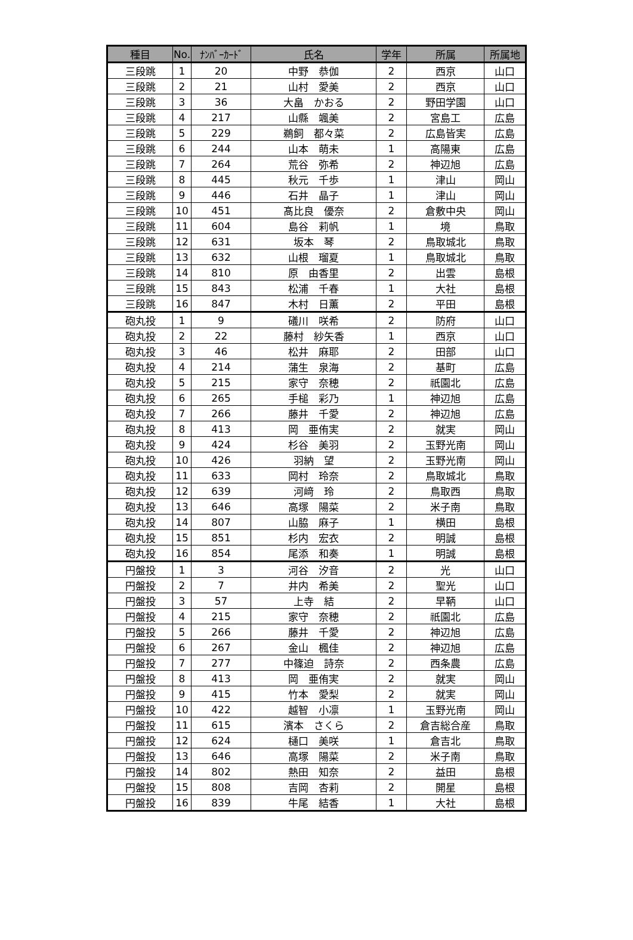| 種目 | No. | ﾅﾝﾊﾞｰｶｰﾄﾞ | 氏名 | 学年 | 所属 | 所属地 |
| --- | --- | --- | --- | --- | --- | --- |
| 三段跳 | 1 | 20 | 中野 恭伽 | 2 | 西京 | 山口 |
| 三段跳 | 2 | 21 | 山村 愛美 | 2 | 西京 | 山口 |
| 三段跳 | 3 | 36 | 大畠 かおる | 2 | 野田学園 | 山口 |
| 三段跳 | 4 | 217 | 山縣 颯美 | 2 | 宮島工 | 広島 |
| 三段跳 | 5 | 229 | 鵜飼 都々菜 | 2 | 広島皆実 | 広島 |
| 三段跳 | 6 | 244 | 山本 萌未 | 1 | 高陽東 | 広島 |
| 三段跳 | 7 | 264 | 荒谷 弥希 | 2 | 神辺旭 | 広島 |
| 三段跳 | 8 | 445 | 秋元 千歩 | 1 | 津山 | 岡山 |
| 三段跳 | 9 | 446 | 石井 晶子 | 1 | 津山 | 岡山 |
| 三段跳 | 10 | 451 | 髙比良 優奈 | 2 | 倉敷中央 | 岡山 |
| 三段跳 | 11 | 604 | 島谷 莉帆 | 1 | 境 | 鳥取 |
| 三段跳 | 12 | 631 | 坂本 琴 | 2 | 鳥取城北 | 鳥取 |
| 三段跳 | 13 | 632 | 山根 瑠夏 | 1 | 鳥取城北 | 鳥取 |
| 三段跳 | 14 | 810 | 原 由香里 | 2 | 出雲 | 島根 |
| 三段跳 | 15 | 843 | 松浦 千春 | 1 | 大社 | 島根 |
| 三段跳 | 16 | 847 | 木村 日薫 | 2 | 平田 | 島根 |
| 砲丸投 | 1 | 9 | 礒川 咲希 | 2 | 防府 | 山口 |
| 砲丸投 | 2 | 22 | 藤村 紗矢香 | 1 | 西京 | 山口 |
| 砲丸投 | 3 | 46 | 松井 麻耶 | 2 | 田部 | 山口 |
| 砲丸投 | 4 | 214 | 蒲生 泉海 | 2 | 基町 | 広島 |
| 砲丸投 | 5 | 215 | 家守 奈穂 | 2 | 祇園北 | 広島 |
| 砲丸投 | 6 | 265 | 手槌 彩乃 | 1 | 神辺旭 | 広島 |
| 砲丸投 | 7 | 266 | 藤井 千愛 | 2 | 神辺旭 | 広島 |
| 砲丸投 | 8 | 413 | 岡 亜侑実 | 2 | 就実 | 岡山 |
| 砲丸投 | 9 | 424 | 杉谷 美羽 | 2 | 玉野光南 | 岡山 |
| 砲丸投 | 10 | 426 | 羽納 望 | 2 | 玉野光南 | 岡山 |
| 砲丸投 | 11 | 633 | 岡村 玲奈 | 2 | 鳥取城北 | 鳥取 |
| 砲丸投 | 12 | 639 | 河﨑 玲 | 2 | 鳥取西 | 鳥取 |
| 砲丸投 | 13 | 646 | 高塚 陽菜 | 2 | 米子南 | 鳥取 |
| 砲丸投 | 14 | 807 | 山脇 麻子 | 1 | 横田 | 島根 |
| 砲丸投 | 15 | 851 | 杉内 宏衣 | 2 | 明誠 | 島根 |
| 砲丸投 | 16 | 854 | 尾添 和奏 | 1 | 明誠 | 島根 |
| 円盤投 | 1 | 3 | 河谷 汐音 | 2 | 光 | 山口 |
| 円盤投 | 2 | 7 | 井内 希美 | 2 | 聖光 | 山口 |
| 円盤投 | 3 | 57 | 上寺 結 | 2 | 早鞆 | 山口 |
| 円盤投 | 4 | 215 | 家守 奈穂 | 2 | 祇園北 | 広島 |
| 円盤投 | 5 | 266 | 藤井 千愛 | 2 | 神辺旭 | 広島 |
| 円盤投 | 6 | 267 | 金山 楓佳 | 2 | 神辺旭 | 広島 |
| 円盤投 | 7 | 277 | 中篠迫 詩奈 | 2 | 西条農 | 広島 |
| 円盤投 | 8 | 413 | 岡 亜侑実 | 2 | 就実 | 岡山 |
| 円盤投 | 9 | 415 | 竹本 愛梨 | 2 | 就実 | 岡山 |
| 円盤投 | 10 | 422 | 越智 小凛 | 1 | 玉野光南 | 岡山 |
| 円盤投 | 11 | 615 | 濱本 さくら | 2 | 倉吉総合産 | 鳥取 |
| 円盤投 | 12 | 624 | 樋口 美咲 | 1 | 倉吉北 | 鳥取 |
| 円盤投 | 13 | 646 | 高塚 陽菜 | 2 | 米子南 | 鳥取 |
| 円盤投 | 14 | 802 | 熱田 知奈 | 2 | 益田 | 島根 |
| 円盤投 | 15 | 808 | 吉岡 杏莉 | 2 | 開星 | 島根 |
| 円盤投 | 16 | 839 | 牛尾 結香 | 1 | 大社 | 島根 |